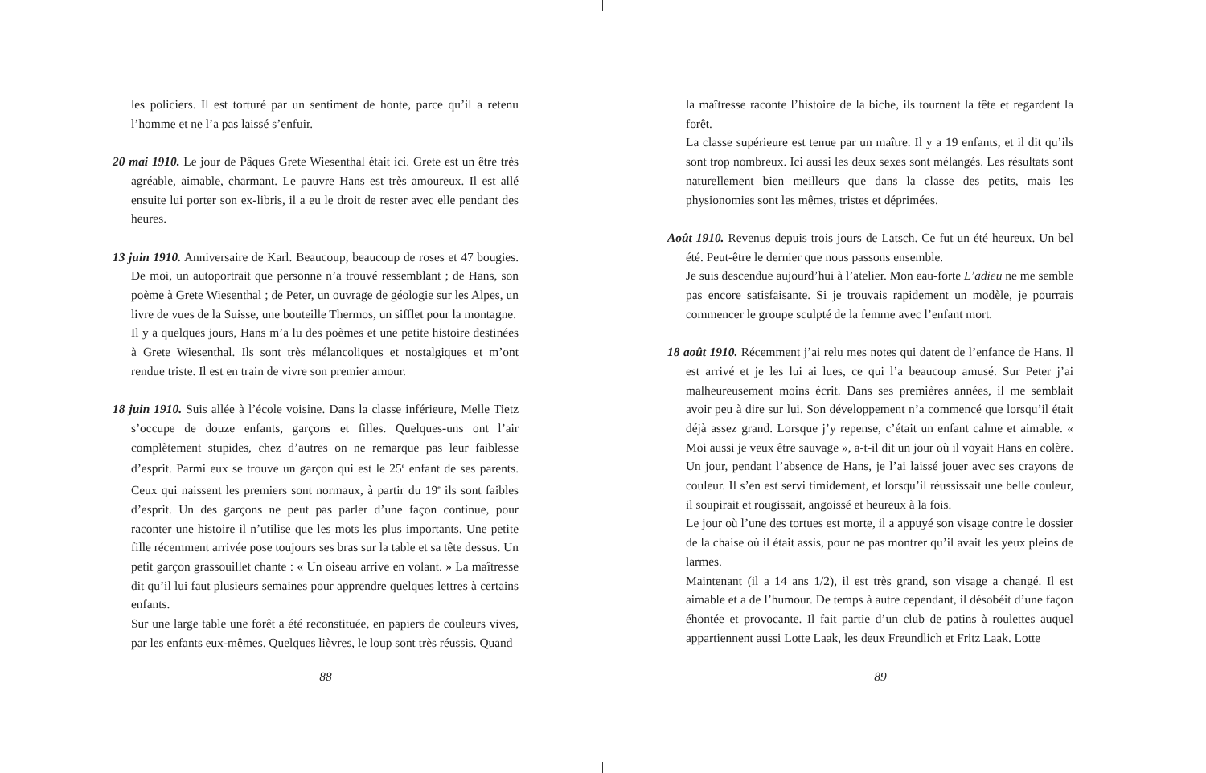les policiers. Il est torturé par un sentiment de honte, parce qu’il a retenu l’homme et ne l’a pas laissé s’enfuir.
20 mai 1910. Le jour de Pâques Grete Wiesenthal était ici. Grete est un être très agréable, aimable, charmant. Le pauvre Hans est très amoureux. Il est allé ensuite lui porter son ex-libris, il a eu le droit de rester avec elle pendant des heures.
13 juin 1910. Anniversaire de Karl. Beaucoup, beaucoup de roses et 47 bougies. De moi, un autoportrait que personne n’a trouvé ressemblant ; de Hans, son poème à Grete Wiesenthal ; de Peter, un ouvrage de géologie sur les Alpes, un livre de vues de la Suisse, une bouteille Thermos, un sifflet pour la montagne.
Il y a quelques jours, Hans m’a lu des poèmes et une petite histoire destinées à Grete Wiesenthal. Ils sont très mélancoliques et nostalgiques et m’ont rendue triste. Il est en train de vivre son premier amour.
18 juin 1910. Suis allée à l’école voisine. Dans la classe inférieure, Melle Tietz s’occupe de douze enfants, garçons et filles. Quelques-uns ont l’air complètement stupides, chez d’autres on ne remarque pas leur faiblesse d’esprit. Parmi eux se trouve un garçon qui est le 25<sup>e</sup> enfant de ses parents. Ceux qui naissent les premiers sont normaux, à partir du 19<sup>e</sup> ils sont faibles d’esprit. Un des garçons ne peut pas parler d’une façon continue, pour raconter une histoire il n’utilise que les mots les plus importants. Une petite fille récemment arrivée pose toujours ses bras sur la table et sa tête dessus. Un petit garçon grassouillet chante : « Un oiseau arrive en volant. » La maîtresse dit qu’il lui faut plusieurs semaines pour apprendre quelques lettres à certains enfants.
Sur une large table une forêt a été reconstituée, en papiers de couleurs vives, par les enfants eux-mêmes. Quelques lièvres, le loup sont très réussis. Quand
88
la maîtresse raconte l’histoire de la biche, ils tournent la tête et regardent la forêt.
La classe supérieure est tenue par un maître. Il y a 19 enfants, et il dit qu’ils sont trop nombreux. Ici aussi les deux sexes sont mélangés. Les résultats sont naturellement bien meilleurs que dans la classe des petits, mais les physionomies sont les mêmes, tristes et déprimées.
Août 1910. Revenus depuis trois jours de Latsch. Ce fut un été heureux. Un bel été. Peut-être le dernier que nous passons ensemble.
Je suis descendue aujourd’hui à l’atelier. Mon eau-forte L’adieu ne me semble pas encore satisfaisante. Si je trouvais rapidement un modèle, je pourrais commencer le groupe sculpté de la femme avec l’enfant mort.
18 août 1910. Récemment j’ai relu mes notes qui datent de l’enfance de Hans. Il est arrivé et je les lui ai lues, ce qui l’a beaucoup amusé. Sur Peter j’ai malheureusement moins écrit. Dans ses premières années, il me semblait avoir peu à dire sur lui. Son développement n’a commencé que lorsqu’il était déjà assez grand. Lorsque j’y repense, c’était un enfant calme et aimable. « Moi aussi je veux être sauvage », a-t-il dit un jour où il voyait Hans en colère. Un jour, pendant l’absence de Hans, je l’ai laissé jouer avec ses crayons de couleur. Il s’en est servi timidement, et lorsqu’il réussissait une belle couleur, il soupirait et rougissait, angoissé et heureux à la fois.
Le jour où l’une des tortues est morte, il a appuyé son visage contre le dossier de la chaise où il était assis, pour ne pas montrer qu’il avait les yeux pleins de larmes.
Maintenant (il a 14 ans 1/2), il est très grand, son visage a changé. Il est aimable et a de l’humour. De temps à autre cependant, il désobéit d’une façon éhontée et provocante. Il fait partie d’un club de patins à roulettes auquel appartiennent aussi Lotte Laak, les deux Freundlich et Fritz Laak. Lotte
89